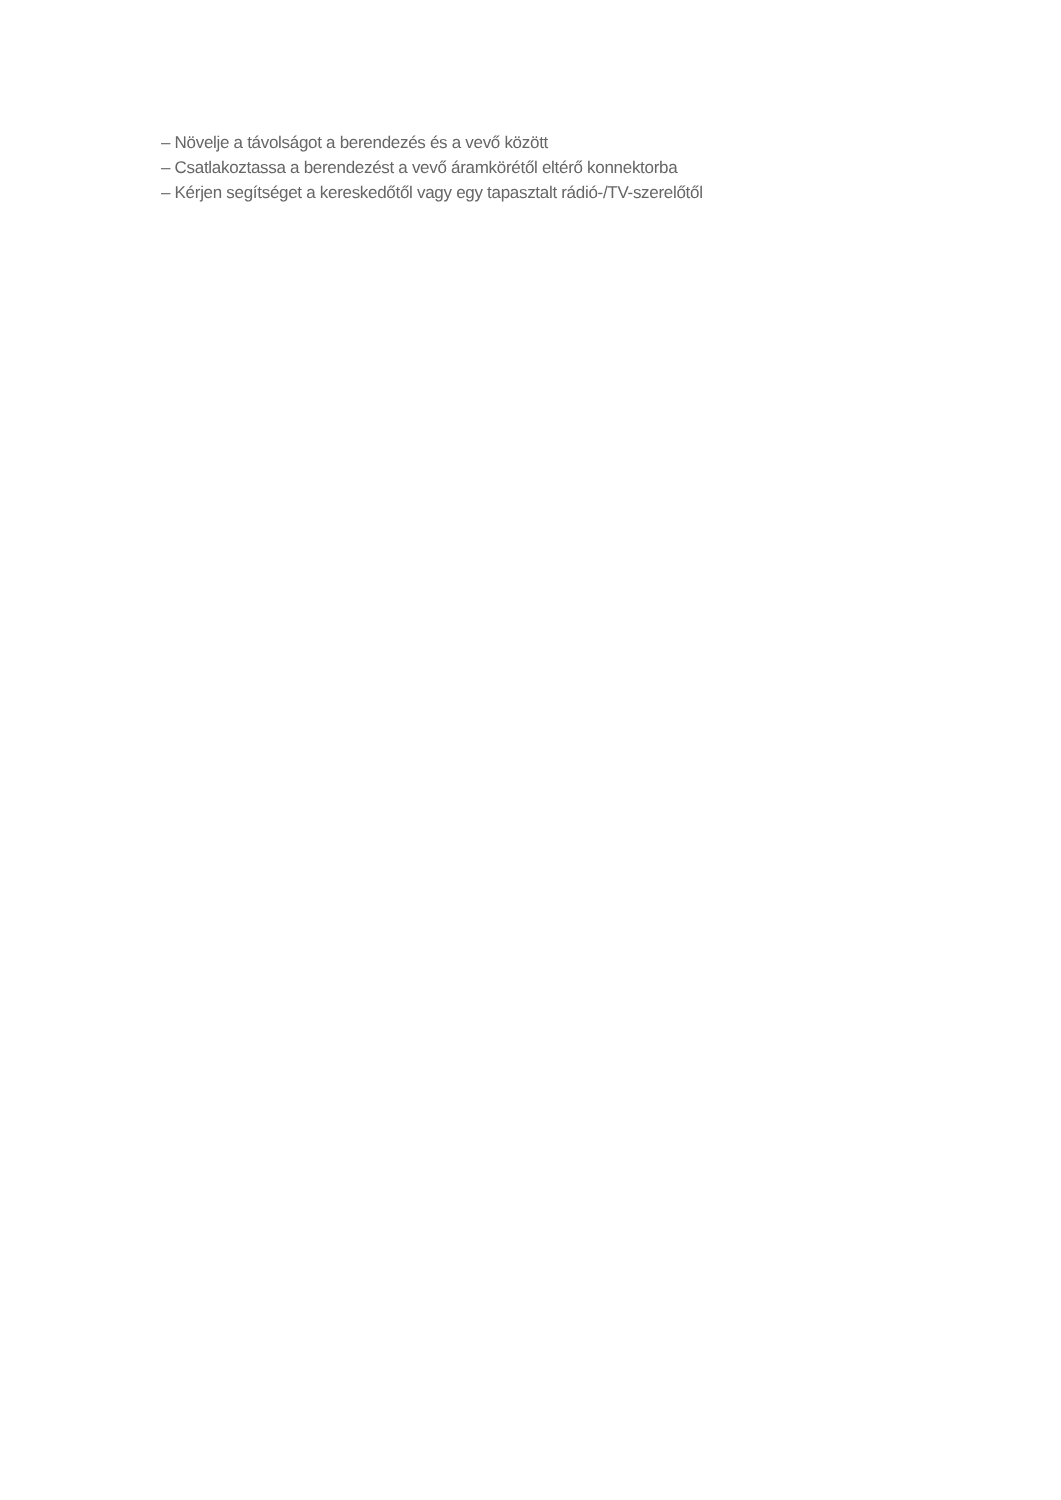– Növelje a távolságot a berendezés és a vevő között
– Csatlakoztassa a berendezést a vevő áramkörétől eltérő konnektorba
– Kérjen segítséget a kereskedőtől vagy egy tapasztalt rádió-/TV-szerelőtől